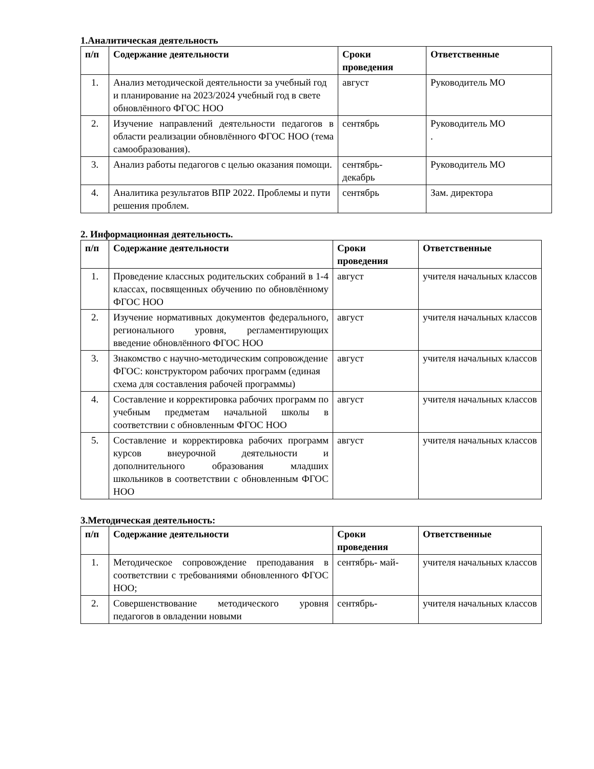1.Аналитическая деятельность
| п/п | Содержание деятельности | Сроки проведения | Ответственные |
| --- | --- | --- | --- |
| 1. | Анализ методической деятельности за учебный год и планирование на 2023/2024 учебный год в свете обновлённого ФГОС НОО | август | Руководитель МО |
| 2. | Изучение направлений деятельности педагогов в области реализации обновлённого ФГОС НОО (тема самообразования). | сентябрь | Руководитель МО . |
| 3. | Анализ работы педагогов с целью оказания помощи. | сентябрь- декабрь | Руководитель МО |
| 4. | Аналитика результатов ВПР 2022. Проблемы и пути решения проблем. | сентябрь | Зам. директора |
2. Информационная деятельность.
| п/п | Содержание деятельности | Сроки проведения | Ответственные |
| --- | --- | --- | --- |
| 1. | Проведение классных родительских собраний в 1-4 классах, посвященных обучению по обновлённому ФГОС НОО | август | учителя начальных классов |
| 2. | Изучение нормативных документов федерального, регионального уровня, регламентирующих введение обновлённого ФГОС НОО | август | учителя начальных классов |
| 3. | Знакомство с научно-методическим сопровождение ФГОС: конструктором рабочих программ (единая схема для составления рабочей программы) | август | учителя начальных классов |
| 4. | Составление и корректировка рабочих программ по учебным предметам начальной школы в соответствии с обновленным ФГОС НОО | август | учителя начальных классов |
| 5. | Составление и корректировка рабочих программ курсов внеурочной деятельности и дополнительного образования младших школьников в соответствии с обновленным ФГОС НОО | август | учителя начальных классов |
3.Методическая деятельность:
| п/п | Содержание деятельности | Сроки проведения | Ответственные |
| --- | --- | --- | --- |
| 1. | Методическое сопровождение преподавания в соответствии с требованиями обновленного ФГОС НОО; | сентябрь- май- | учителя начальных классов |
| 2. | Совершенствование методического уровня педагогов в овладении новыми | сентябрь- | учителя начальных классов |